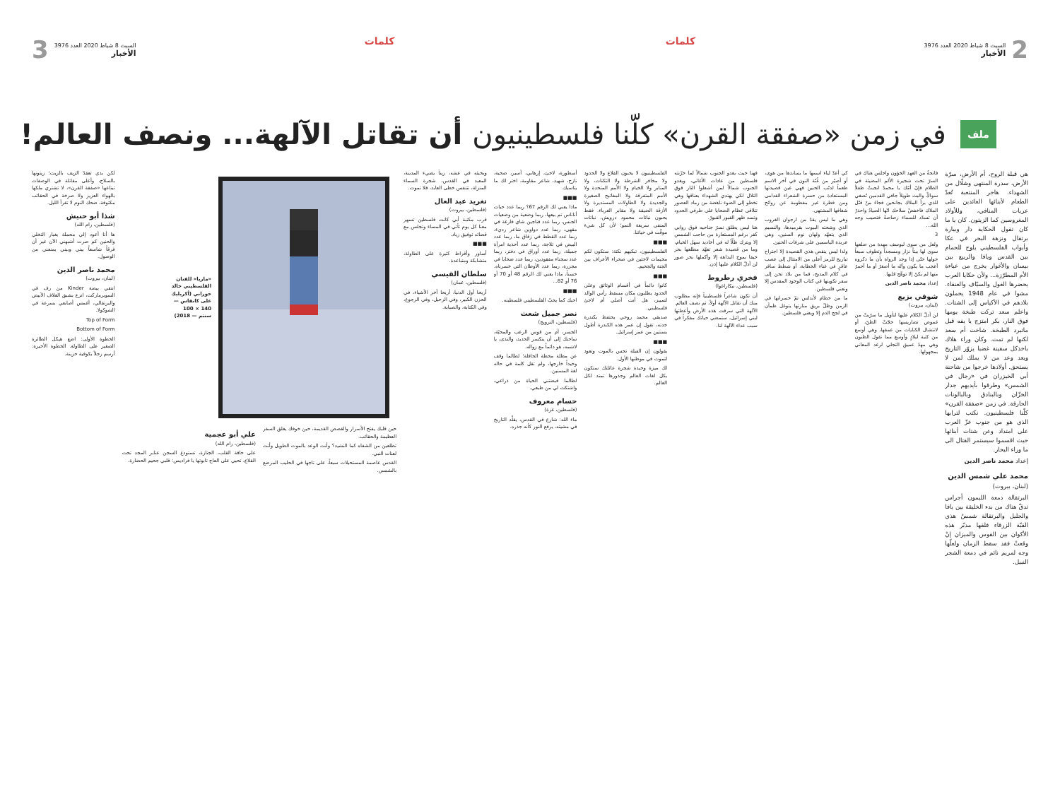2
السبت 8 شباط 2020 العدد 3976
الأخبار
كلمات كلمات
السبت 8 شباط 2020 العدد 3976
الأخبار
3
ملف
في زمن «صفقة القرن» كلّنا فلسطينيون أن تقاتل الآلهة... ونصف العالم!
هي قبلة الروح، أم الأرض، سرّة الأرض، سدرة المنتهى وشلّال من الشهداء. هاجر المنتعبة تُعدّ الطعام لأبنائها العائدين على عربات المنافي، وللأولاد المغروسين كما الزيتون. كان يا ما كان تقول الحكاية دار وبيارة برتقال ونزهة البحر في عكا وأبواب الفلسطيني يلوح للحمام بين القدس ويافا والربيع بين بيسان والأغوار يخرج من عباءة الأم المطرّزة... ولأن حكايا العرب يحضرها الغول والسيّاف والعنقاء. مشوا في عام 1948 يحملون بلادهم في الأكياس إلى الشتات. واعلم سعد ترکت طبخة يومها فوق النار، بكر امتزج يا يفه قبل ماتبرد الطبخة. شاخت أم سعد لكنها لم تمت. وكان وراء هلاك باخذكل سفينة غضبا يزوّر التاريخ ويعد وعد من لا يملك لمن لا يستحق. أولادها خرجوا من شاحنة أبي الخيزران في «رجال في الشمس» وطرقوا بأيديهم جدار الخزّان وبالبنادق وبالبالونات الحارقة. في زمن «صفقة القرن» كلّنا فلسطينيون. نكتب لترابها الذي هو من جنوب عزّ العرب على امتداد وعن شتات أبنائها حيث اقسموا سيستمر القتال الى ما وراء البحار.
إعداد محمد ناصر الدين
محمد علي شمس الدين
(لبنان، بيروت)
البرتقالة دمعة الليمون أجراس تدقّ هناك من بدء الخليقة بين يافا والجليل والبرتقالة شمسٌ هذي القبّة الزرقاء فلقها مدبّر هذه الأكوان بين القوس والميزان إنْ وقعتْ فقد سقط الزمان ولعلّها وجه لمريم نائم في دمعة الشجر النبيل.
فاتحةٌ من العهد الخؤون واجلس هناك في السرّ تحت شجيرة الألم المضيئة في الظلام فإنّ أمّك يا محمدْ انجبتْ طفلاً سواكْ والبث طويلاً جافي القدمين تُصغي للذي برأ الملاك بجانحين فجاءَ منْ قتْل الملاك فاخفضْ سلاحك انّها الصيادُ واحذرْ أن تسدّد للسماء رصاصةً فتصيب وجه الله...
3
ولعل من سوى ليوسف مهدة من ضلعها سوى لها بيتاً نزار ومسجداً وتطوف سبعاً حولها حتّى إذا وجد الرواة بأن ما ذكروه أعجب ما يكون وأنّه ما أصغرْ أو ما أحمرْ منها لم يكنْ إلا توهّج قلبها.
إعداد محمد ناصر الدين
شوقي بزيع
(لبنان، بيروت)
لن أدلّ الكلام عليها لتأويل ما سرّبتْ من غموض تضاريسها حجّتْ الظنّ، أو لانتشال الكنايات من عمقها، وهي أوسع من كتبة لبلادٍ وأوسع مما تقول الظنون وهي مهدٌ عميق التجلي لرغد المعاني بمجهولها.
كي أعدّ لياء اسمها ما يساندها من هوى، أو أصيّر من غُنّة النون في آخر الاسم طعماً لدنّب الحنين فهي عين قصيدتها المستعادة من حسرة الشعراء القدامى ومن فطرة غير مفطومة عن روائح شغافها المشتهى.
وهي ما ليس يقدّ من ارجوان الغروب الذي وشحته البيوت بقرميدها، والنسيم الذي يتعهّد ولهان نوم السنين، وهي عربدة الياسمين على شرفات الحنين.
ولذا ليس ينقص هذي القصيدة إلا اجتراح تباريح للرمز أعلى من الامتثال إلى عصب عاقرٍ في غناء الخطابة، أو شطط سافر في كلام المديح، فما من بلاد تحن إلى سفر تكوينها في كتاب الوجود المقدس إلا وتعني فلسطين.
ما من حطام لأندلس تمّ خسرانها في الزمن وظلّ بريق منارتها يتوغل ظمآن في لجج الدم إلا ويعني فلسطين.
فهنا حيث يغدو الجنوب شمالاً لما خزّنته فلسطين من عادات الأغاني، ويغدو الجنوب شمالاً لمن أشعلوا النار فوق التلال لكي يهتدي الشهداء بعناقها وهي تخطو إلى الضوء ناهضة من رماد العصور تتلاقى عظام الضحايا على طرفي الحدود وتسد ظهر القبور القبورْ.
هنا ليس يطلق نسرُ جناحيه فوق روابي كفر برغم المستعارة من حاجب الشمس إلا ويترك ظلّاً له في أخاديد سهل الخيام، وما من قصيدة شعر تعهّد مطلعها بحر حيفا بموج البداهة إلا وأكملها بحر صور لن أدلّ الكلام عليها إذن.
فخري رطروط
(فلسطين، نيكاراغوا)
أن تكون شاعراً فلسطينياً فإنه مطلوب منك أن تقاتل الآلهة أولاً، ثم نصف العالم. الآلهة التي سرقت هذه الأرض وأعطتها لبني إسرائيل، ستمضي حياتك مفكراً في سبب عداء الآلهة لنا.
الفلسطينيون لا يحبون القلاع ولا الحدود ولا مخافر الشرطة ولا الثكنات، ولا المنابر ولا الخيام ولا الأمم المتحدة ولا الأمم المتفرقة ولا المفاتيح الصغيرة والجديدة ولا الطاولات المستديرة ولا الأزقة الضيقة ولا مقابر الغرباء. فقط يحبون نباتات محمود درويش، نباتات المنفى سريعة النمو؛ لأن كل شيء موقّت في حياتنا.
■■■
الفلسطينيون، تبكيهم نكتة: ستكون لكم مخيمات لاجئين في صحراء الأعراف بين الجنة والجحيم.
■■■
كانوا دائماً في أقسام الوثائق وعلى الحدود يطلبون مكان مسقط رأس الوالد لتمييز، هل أنت أصلي أم لاجئ فلسطيني.
صديقي محمد روحي يحتفظ بكندرة جدته، تقول إن عمر هذه الكندرة أطول بسنتين من عمر إسرائيل.
■■■
يقولون إن الفيلة تحس بالموت وتعود لتموت في موطنها الأول.
لك ميزة وحيدة شجرة عائلتك ستكون بكل لغات العالم وجذورها تمتد لكل العالم.
أسطورة، لاجئ، إرهابي، أسير، ضحية، نازح، شهيد، شاعر مقاومة، اختر لك ما يناسبك.
■■■
ماذا يعني لك الرقم 67؟ ربما عدد حبات أناناس تم بيعها، ربما وضعية من وضعيات الجنس، ربما عدد فناجين شاي فارغة في مقهى، ربما عدد دواوين شاعر رديء، ربما عدد القطط في زقاق ما، ربما عدد البيض في ثلاجة، ربما عدد أحذية امرأة جميلة، ربما عدد أوراق في دفتر، ربما عدد سجناء مفقودين، ربما عدد ضحايا في مجزرة، ربما عدد الأوطان التي خسرناه. حسناً، ماذا يعني لك الرقم 48 أو 70 أو 76 أو 82...
■■■
احبك كما يحبّ الفلسطيني فلسطينه.
نصر جميل شعث
(فلسطين، النرويج)
الجسر، أم من قوس الرعب والمحبّة، ساحتك إلى أن ينكسر الحديد، والندى، يا لاشمه، هو دائماً مع زواله.
عن مظلة محطة الحافلة؛ لطالما وقف وحيداً خارجها، ولم تقل كلمة في حاله لغة المسنين.
لطالما قبضتني الحياة من ذراعي، واشتكت لي من طبعي.
حسام معروف
(فلسطين، غزة)
ماء الله: شارع في القدس، يقلّد التاريخ في مشيته، يرفع النور كأنه جذره.
وبخبئه في عشه، زيناً يضيء المدينة، المعبد في القدس، شجرة السماء المنزلة، تتنفس خطى العابد، فلا تموت.
تغريد عبد العال
(فلسطين، بيروت)
قرب مكتبة أبي كانت فلسطين تسهر معنا كل يوم تأتي في المساء وتجلس مع قصائد توفيق زياد.
■■■
أساور وأقراط كثيرة على الطاولة، متشابكة ومتباعدة.
سلطان القيسي
(فلسطين، عمان)
أريحا أول الدنيا، أريحا آخر الأشياء، في الحزن الكبير، وفي الرحيل، وفي الرجوع، وفي الكتابة، والصبابة.
«ماريا» للفنان الفلسطيني خالد حوراني (أكريليك على كانفاس — 140 × 100 سنتم — 2018)
حين قلبك يفتح الأسرار والقصص القديمة، حين خوفك يغلق السفر العظيمة والحقائب.
تطلعين من الشفاه كما النشيد؟ وأنت الوعد بالموت الطويل وأنت لعنات النبي.
القدس عاصمة المستحيلات سبعاً، على تاجها في الحليب المرضع بالشمس.
علي أبو عجمية
(فلسطين، رام الله)
على حافة القلب، الجنازة، تستودع السجن عنابر المجد تحت القلاع، تحيي على العاج تابوتها يا فراديس: قلبي جحيم الحضارة.
لكن بدي تعقدّ الزيف بالزيت؛ زيتونها بالسلاح، وأعلى مقاتلة في الوصفات تبتاعها «صفقة القرن»، لا تشتري ملكها بالهواء العزيز ولا صرخة في الحقائب مكتوفة، ضحك النوم لا تقرأ الليل.
شذا أبو حنيش
(فلسطين، رام الله)
ها أنا أعود إلي محملة بغبار التخلي والحنين كم صرت أشبهني الآن غير أن فرقاً شاسعاً بيني وبيني يمنعني من الوصول.
محمد ناصر الدين
(لبنان، بيروت)
انتقي بيضة Kinder من رف في السوبرماركت، انزع بشبق الغلاف الأبيض والبرتقالي، أغمس أصابعي بسرعة في الشوكولا.
Top of Form
Bottom of Form
الخطوة الأولى: اضع هيكل الطائرة الصغير على الطاولة. الخطوة الأخيرة: أرسم رجلاً بكوفية حزينة.